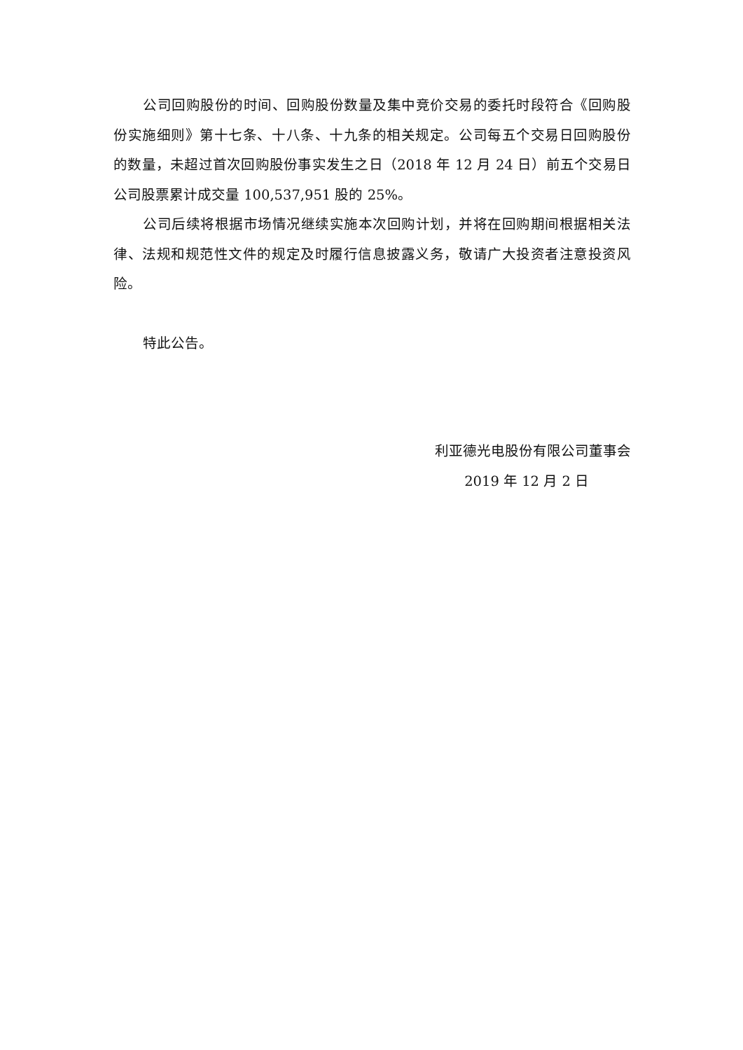公司回购股份的时间、回购股份数量及集中竞价交易的委托时段符合《回购股份实施细则》第十七条、十八条、十九条的相关规定。公司每五个交易日回购股份的数量，未超过首次回购股份事实发生之日（2018 年 12 月 24 日）前五个交易日公司股票累计成交量 100,537,951 股的 25%。
公司后续将根据市场情况继续实施本次回购计划，并将在回购期间根据相关法律、法规和规范性文件的规定及时履行信息披露义务，敬请广大投资者注意投资风险。
特此公告。
利亚德光电股份有限公司董事会
2019 年 12 月 2 日